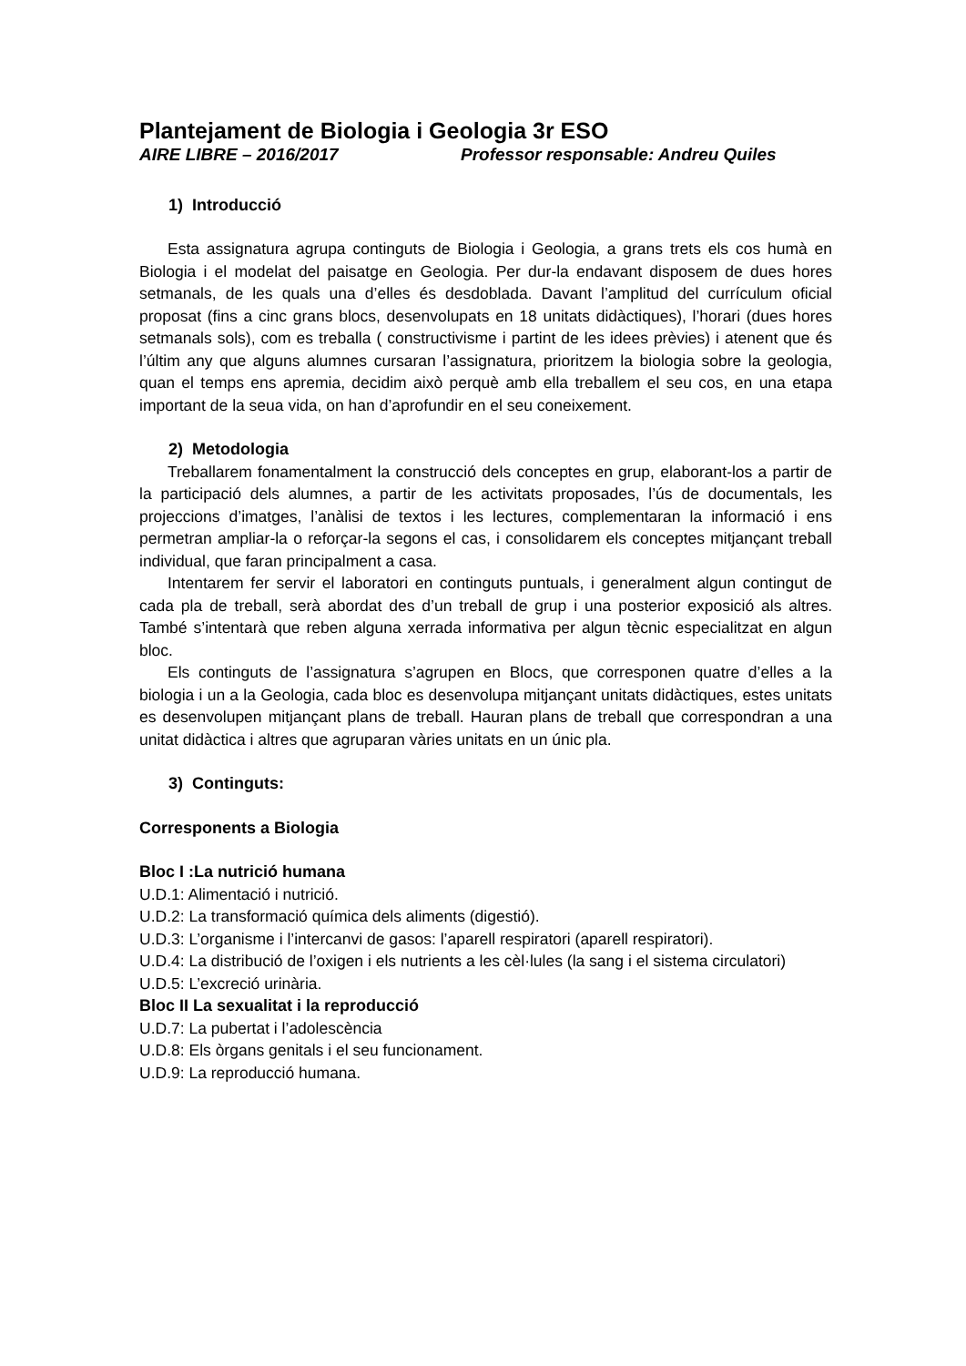Plantejament de Biologia i Geologia 3r ESO
AIRE LIBRE – 2016/2017 Professor responsable: Andreu Quiles
1) Introducció
Esta assignatura agrupa continguts de Biologia i Geologia, a grans trets els cos humà en Biologia i el modelat del paisatge en Geologia. Per dur-la endavant disposem de dues hores setmanals, de les quals una d’elles és desdoblada. Davant l’amplitud del currículum oficial proposat (fins a cinc grans blocs, desenvolupats en 18 unitats didàctiques), l’horari (dues hores setmanals sols), com es treballa ( constructivisme i partint de les idees prèvies) i atenent que és l’últim any que alguns alumnes cursaran l’assignatura, prioritzem la biologia sobre la geologia, quan el temps ens apremia, decidim això perquè amb ella treballem el seu cos, en una etapa important de la seua vida, on han d’aprofundir en el seu coneixement.
2) Metodologia
Treballarem fonamentalment la construcció dels conceptes en grup, elaborant-los a partir de la participació dels alumnes, a partir de les activitats proposades, l’ús de documentals, les projeccions d’imatges, l’anàlisi de textos i les lectures, complementaran la informació i ens permetran ampliar-la o reforçar-la segons el cas, i consolidarem els conceptes mitjançant treball individual, que faran principalment a casa.
Intentarem fer servir el laboratori en continguts puntuals, i generalment algun contingut de cada pla de treball, serà abordat des d’un treball de grup i una posterior exposició als altres. També s’intentarà que reben alguna xerrada informativa per algun tècnic especialitzat en algun bloc.
Els continguts de l’assignatura s’agrupen en Blocs, que corresponen quatre d’elles a la biologia i un a la Geologia, cada bloc es desenvolupa mitjançant unitats didàctiques, estes unitats es desenvolupen mitjançant plans de treball. Hauran plans de treball que correspondran a una unitat didàctica i altres que agruparan vàries unitats en un únic pla.
3) Continguts:
Corresponents a Biologia
Bloc I :La nutrició humana
U.D.1: Alimentació i nutrició.
U.D.2: La transformació química dels aliments (digestió).
U.D.3: L’organisme i l’intercanvi de gasos: l’aparell respiratori (aparell respiratori).
U.D.4: La distribució de l’oxigen i els nutrients a les cèl·lules (la sang i el sistema circulatori)
U.D.5: L’excreció urinària.
Bloc II La sexualitat i la reproducció
U.D.7: La pubertat i l’adolescència
U.D.8: Els òrgans genitals i el seu funcionament.
U.D.9: La reproducció humana.